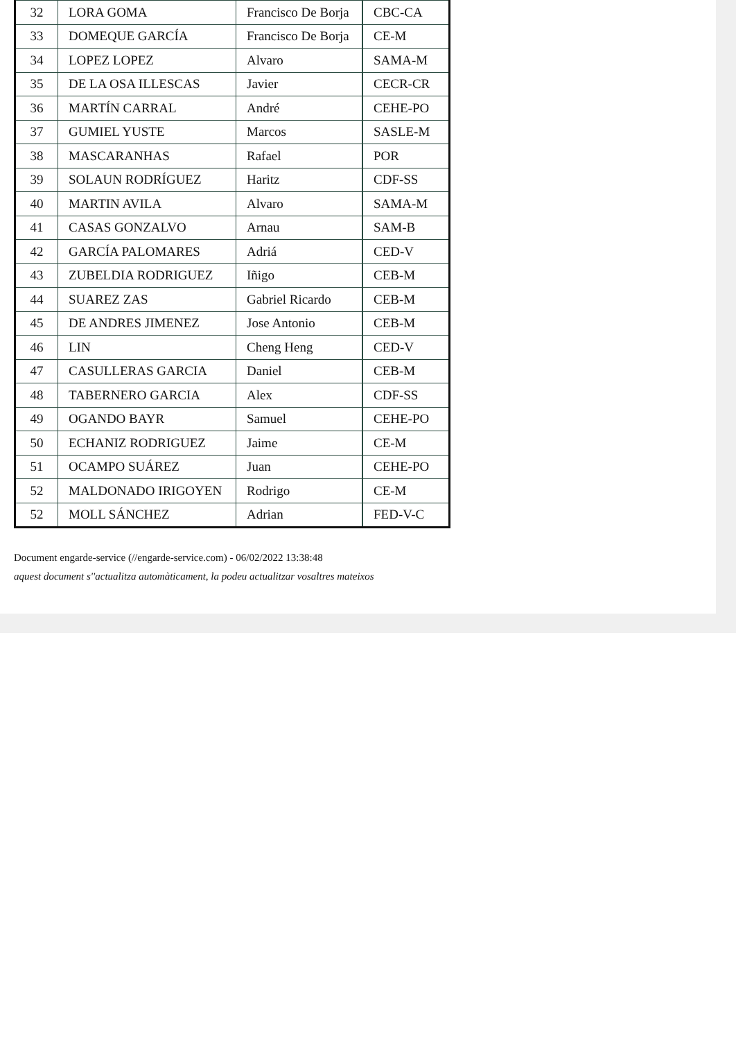| 32 | LORA GOMA | Francisco De Borja | CBC-CA |
| 33 | DOMEQUE GARCÍA | Francisco De Borja | CE-M |
| 34 | LOPEZ LOPEZ | Alvaro | SAMA-M |
| 35 | DE LA OSA ILLESCAS | Javier | CECR-CR |
| 36 | MARTÍN CARRAL | André | CEHE-PO |
| 37 | GUMIEL YUSTE | Marcos | SASLE-M |
| 38 | MASCARANHAS | Rafael | POR |
| 39 | SOLAUN RODRÍGUEZ | Haritz | CDF-SS |
| 40 | MARTIN AVILA | Alvaro | SAMA-M |
| 41 | CASAS GONZALVO | Arnau | SAM-B |
| 42 | GARCÍA PALOMARES | Adriá | CED-V |
| 43 | ZUBELDIA RODRIGUEZ | Iñigo | CEB-M |
| 44 | SUAREZ ZAS | Gabriel Ricardo | CEB-M |
| 45 | DE ANDRES JIMENEZ | Jose Antonio | CEB-M |
| 46 | LIN | Cheng Heng | CED-V |
| 47 | CASULLERAS GARCIA | Daniel | CEB-M |
| 48 | TABERNERO GARCIA | Alex | CDF-SS |
| 49 | OGANDO BAYR | Samuel | CEHE-PO |
| 50 | ECHANIZ RODRIGUEZ | Jaime | CE-M |
| 51 | OCAMPO SUÁREZ | Juan | CEHE-PO |
| 52 | MALDONADO IRIGOYEN | Rodrigo | CE-M |
| 52 | MOLL SÁNCHEZ | Adrian | FED-V-C |
Document engarde-service (//engarde-service.com) - 06/02/2022 13:38:48
aquest document s''actualitza automàticament, la podeu actualitzar vosaltres mateixos